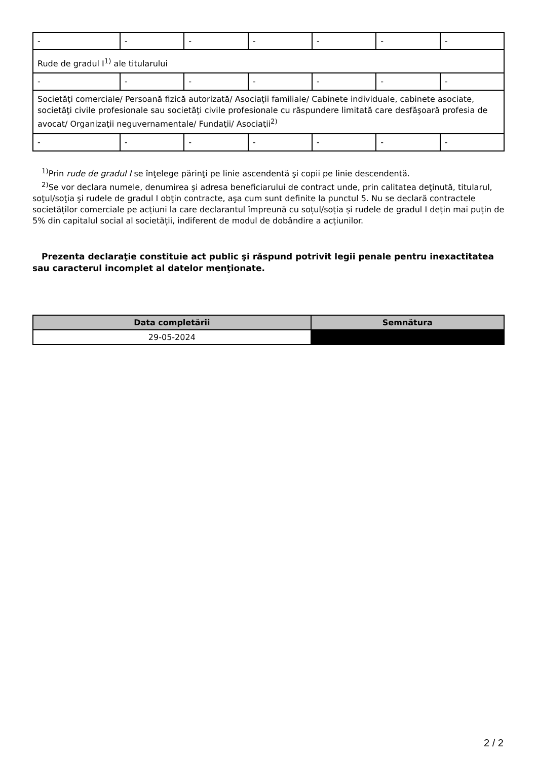| - | - | - | - | - | - | - |
| Rude de gradul I<sup>1)</sup> ale titularului | | | | | | |
| - | - | - | - | - | - | - |
| Societăţi comerciale/ Persoană fizică autorizată/ Asociaţii familiale/ Cabinete individuale, cabinete asociate, societăţi civile profesionale sau societăţi civile profesionale cu răspundere limitată care desfăşoară profesia de avocat/ Organizaţii neguvernamentale/ Fundaţii/ Asociaţii<sup>2)</sup> | | | | | | |
| - | - | - | - | - | - | - |
<sup>1)</sup> Prin rude de gradul I se înţelege părinţi pe linie ascendentă şi copii pe linie descendentă.
<sup>2)</sup> Se vor declara numele, denumirea şi adresa beneficiarului de contract unde, prin calitatea deţinută, titularul, soţul/soţia şi rudele de gradul I obţin contracte, aşa cum sunt definite la punctul 5. Nu se declară contractele societăților comerciale pe acțiuni la care declarantul împreună cu soțul/soția și rudele de gradul I dețin mai puțin de 5% din capitalul social al societății, indiferent de modul de dobândire a acțiunilor.
Prezenta declaraţie constituie act public şi răspund potrivit legii penale pentru inexactitatea sau caracterul incomplet al datelor menţionate.
| Data completării | Semnătura |
| --- | --- |
| 29-05-2024 | |
2 / 2